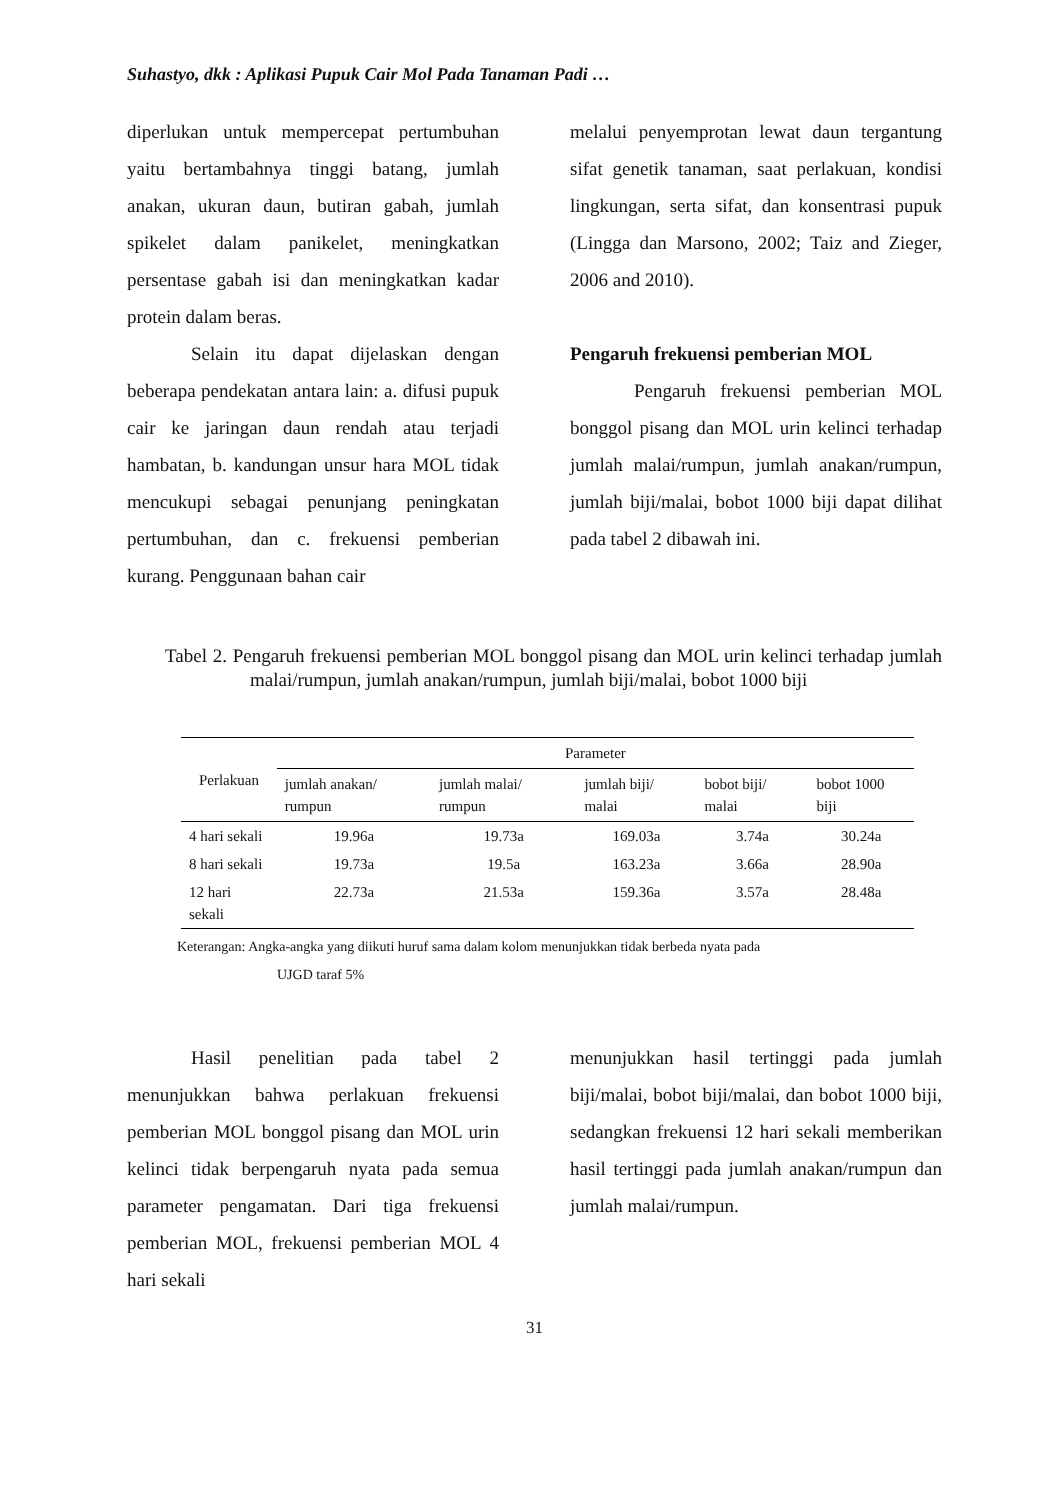Suhastyo, dkk : Aplikasi Pupuk Cair Mol Pada Tanaman Padi …
diperlukan untuk mempercepat pertumbuhan yaitu bertambahnya tinggi batang, jumlah anakan, ukuran daun, butiran gabah, jumlah spikelet dalam panikelet, meningkatkan persentase gabah isi dan meningkatkan kadar protein dalam beras.
Selain itu dapat dijelaskan dengan beberapa pendekatan antara lain: a. difusi pupuk cair ke jaringan daun rendah atau terjadi hambatan, b. kandungan unsur hara MOL tidak mencukupi sebagai penunjang peningkatan pertumbuhan, dan c. frekuensi pemberian kurang. Penggunaan bahan cair
melalui penyemprotan lewat daun tergantung sifat genetik tanaman, saat perlakuan, kondisi lingkungan, serta sifat, dan konsentrasi pupuk (Lingga dan Marsono, 2002; Taiz and Zieger, 2006 and 2010).
Pengaruh frekuensi pemberian MOL
Pengaruh frekuensi pemberian MOL bonggol pisang dan MOL urin kelinci terhadap jumlah malai/rumpun, jumlah anakan/rumpun, jumlah biji/malai, bobot 1000 biji dapat dilihat pada tabel 2 dibawah ini.
Tabel 2. Pengaruh frekuensi pemberian MOL bonggol pisang dan MOL urin kelinci terhadap jumlah malai/rumpun, jumlah anakan/rumpun, jumlah biji/malai, bobot 1000 biji
| Perlakuan | Parameter | | | | |
| --- | --- | --- | --- | --- | --- |
| | jumlah anakan/ rumpun | jumlah malai/ rumpun | jumlah biji/ malai | bobot biji/ malai | bobot 1000 biji |
| 4 hari sekali | 19.96a | 19.73a | 169.03a | 3.74a | 30.24a |
| 8 hari sekali | 19.73a | 19.5a | 163.23a | 3.66a | 28.90a |
| 12 hari sekali | 22.73a | 21.53a | 159.36a | 3.57a | 28.48a |
Keterangan: Angka-angka yang diikuti huruf sama dalam kolom menunjukkan tidak berbeda nyata pada
UJGD taraf 5%
Hasil penelitian pada tabel 2 menunjukkan bahwa perlakuan frekuensi pemberian MOL bonggol pisang dan MOL urin kelinci tidak berpengaruh nyata pada semua parameter pengamatan. Dari tiga frekuensi pemberian MOL, frekuensi pemberian MOL 4 hari sekali
menunjukkan hasil tertinggi pada jumlah biji/malai, bobot biji/malai, dan bobot 1000 biji, sedangkan frekuensi 12 hari sekali memberikan hasil tertinggi pada jumlah anakan/rumpun dan jumlah malai/rumpun.
31